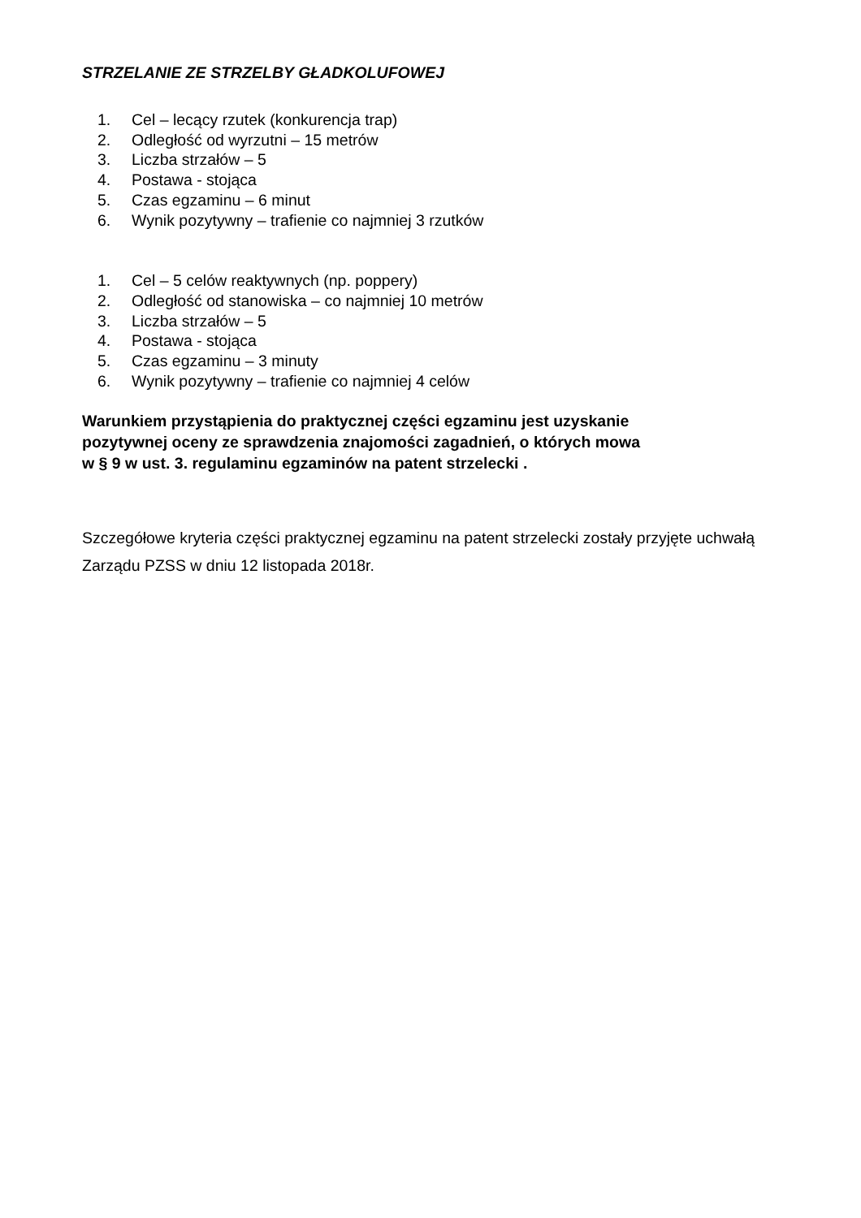STRZELANIE ZE STRZELBY GŁADKOLUFOWEJ
1. Cel – lecący rzutek (konkurencja trap)
2. Odległość od wyrzutni – 15 metrów
3. Liczba strzałów – 5
4. Postawa - stojąca
5. Czas egzaminu – 6 minut
6. Wynik pozytywny – trafienie co najmniej 3 rzutków
1. Cel – 5 celów reaktywnych (np. poppery)
2. Odległość od stanowiska – co najmniej 10 metrów
3. Liczba strzałów – 5
4. Postawa - stojąca
5. Czas egzaminu – 3 minuty
6. Wynik pozytywny – trafienie co najmniej 4 celów
Warunkiem przystąpienia do praktycznej części egzaminu jest uzyskanie
pozytywnej oceny ze sprawdzenia znajomości zagadnień, o których mowa
w § 9 w ust. 3. regulaminu egzaminów na patent strzelecki .
Szczegółowe kryteria części praktycznej egzaminu na patent strzelecki zostały przyjęte uchwałą Zarządu PZSS w dniu 12 listopada 2018r.